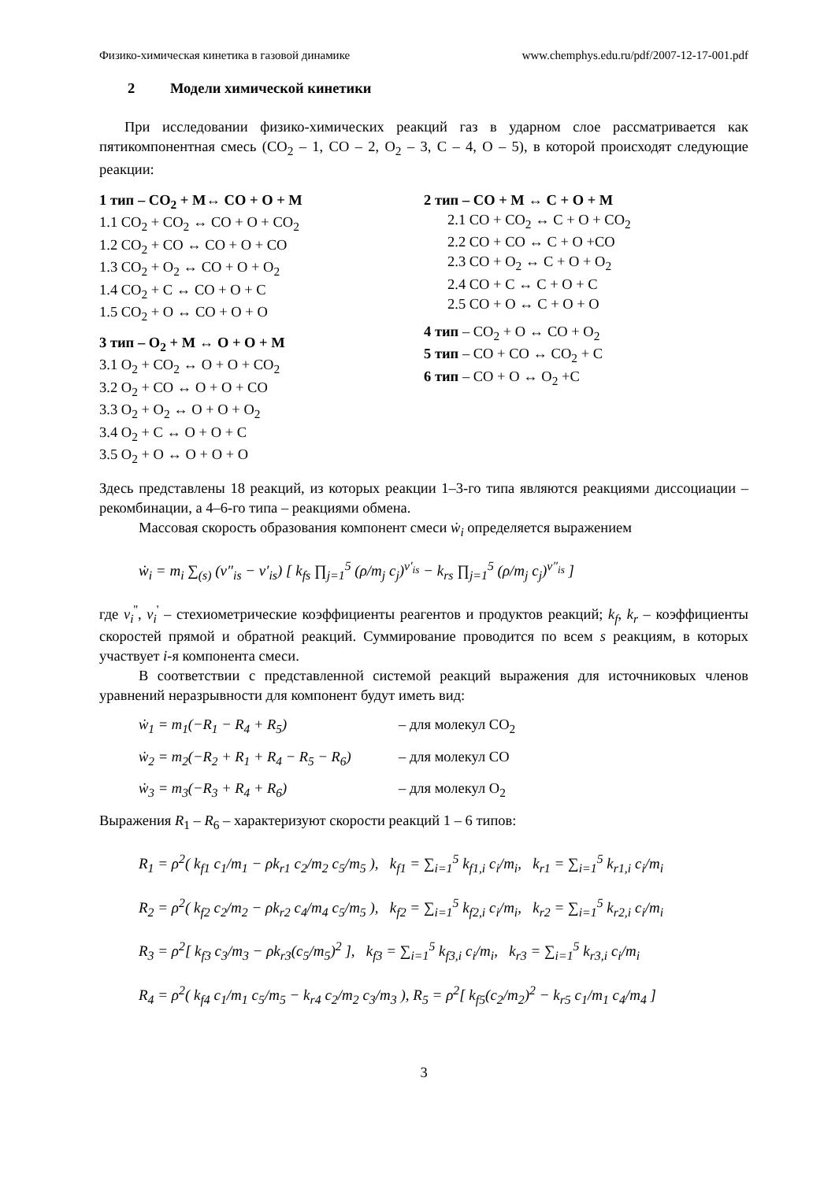Физико-химическая кинетика в газовой динамике www.chemphys.edu.ru/pdf/2007-12-17-001.pdf
2 Модели химической кинетики
При исследовании физико-химических реакций газ в ударном слое рассматривается как пятикомпонентная смесь (CO<sub>2</sub> – 1, CO – 2, O<sub>2</sub> – 3, C – 4, O – 5), в которой происходят следующие реакции:
1 тип – CO<sub>2</sub> + M↔ CO + O + M
1.1 CO<sub>2</sub> + CO<sub>2</sub> ↔ CO + O + CO<sub>2</sub>
1.2 CO<sub>2</sub> + CO ↔ CO + O + CO
1.3 CO<sub>2</sub> + O<sub>2</sub> ↔ CO + O + O<sub>2</sub>
1.4 CO<sub>2</sub> + C ↔ CO + O + C
1.5 CO<sub>2</sub> + O ↔ CO + O + O
3 тип – O<sub>2</sub> + M ↔ O + O + M
3.1 O<sub>2</sub> + CO<sub>2</sub> ↔ O + O + CO<sub>2</sub>
3.2 O<sub>2</sub> + CO ↔ O + O + CO
3.3 O<sub>2</sub> + O<sub>2</sub> ↔ O + O + O<sub>2</sub>
3.4 O<sub>2</sub> + C ↔ O + O + C
3.5 O<sub>2</sub> + O ↔ O + O + O
2 тип – CO + M ↔ C + O + M
2.1 CO + CO<sub>2</sub> ↔ C + O + CO<sub>2</sub>
2.2 CO + CO ↔ C + O +CO
2.3 CO + O<sub>2</sub> ↔ C + O + O<sub>2</sub>
2.4 CO + C ↔ C + O + C
2.5 CO + O ↔ C + O + O
4 тип – CO<sub>2</sub> + O ↔ CO + O<sub>2</sub>
5 тип – CO + CO ↔ CO<sub>2</sub> + C
6 тип – CO + O ↔ O<sub>2</sub> +C
Здесь представлены 18 реакций, из которых реакции 1–3-го типа являются реакциями диссоциации – рекомбинации, а 4–6-го типа – реакциями обмена.
Массовая скорость образования компонент смеси ẇ<sub>i</sub> определяется выражением
ẇ<sub>i</sub> = m<sub>i</sub> ∑<sub>(s)</sub> (ν″<sub>is</sub> − ν′<sub>is</sub>) [ k<sub>fs</sub> ∏<sub>j=1</sub><sup>5</sup> (ρ/m<sub>j</sub> c<sub>j</sub>)<sup>ν′<sub>is</sub></sup> − k<sub>rs</sub> ∏<sub>j=1</sub><sup>5</sup> (ρ/m<sub>j</sub> c<sub>j</sub>)<sup>ν″<sub>is</sub></sup> ]
где v<sub>i</sub><sup>''</sup>, v<sub>i</sub><sup>'</sup> – стехиометрические коэффициенты реагентов и продуктов реакций; k<sub>f</sub>, k<sub>r</sub> – коэффициенты скоростей прямой и обратной реакций. Суммирование проводится по всем s реакциям, в которых участвует i-я компонента смеси.
В соответствии с представленной системой реакций выражения для источниковых членов уравнений неразрывности для компонент будут иметь вид:
ẇ<sub>1</sub> = m<sub>1</sub>(−R<sub>1</sub> − R<sub>4</sub> + R<sub>5</sub>) – для молекул CO<sub>2</sub>
ẇ<sub>2</sub> = m<sub>2</sub>(−R<sub>2</sub> + R<sub>1</sub> + R<sub>4</sub> − R<sub>5</sub> − R<sub>6</sub>) – для молекул CO
ẇ<sub>3</sub> = m<sub>3</sub>(−R<sub>3</sub> + R<sub>4</sub> + R<sub>6</sub>) – для молекул O<sub>2</sub>
Выражения R<sub>1</sub> – R<sub>6</sub> – характеризуют скорости реакций 1 – 6 типов:
R<sub>1</sub> = ρ<sup>2</sup>( k<sub>f1</sub> c<sub>1</sub>/m<sub>1</sub> − ρk<sub>r1</sub> c<sub>2</sub>/m<sub>2</sub> c<sub>5</sub>/m<sub>5</sub> ), k<sub>f1</sub> = ∑<sub>i=1</sub><sup>5</sup> k<sub>f1,i</sub> c<sub>i</sub>/m<sub>i</sub>, k<sub>r1</sub> = ∑<sub>i=1</sub><sup>5</sup> k<sub>r1,i</sub> c<sub>i</sub>/m<sub>i</sub>
R<sub>2</sub> = ρ<sup>2</sup>( k<sub>f2</sub> c<sub>2</sub>/m<sub>2</sub> − ρk<sub>r2</sub> c<sub>4</sub>/m<sub>4</sub> c<sub>5</sub>/m<sub>5</sub> ), k<sub>f2</sub> = ∑<sub>i=1</sub><sup>5</sup> k<sub>f2,i</sub> c<sub>i</sub>/m<sub>i</sub>, k<sub>r2</sub> = ∑<sub>i=1</sub><sup>5</sup> k<sub>r2,i</sub> c<sub>i</sub>/m<sub>i</sub>
R<sub>3</sub> = ρ<sup>2</sup>[ k<sub>f3</sub> c<sub>3</sub>/m<sub>3</sub> − ρk<sub>r3</sub>(c<sub>5</sub>/m<sub>5</sub>)<sup>2</sup> ], k<sub>f3</sub> = ∑<sub>i=1</sub><sup>5</sup> k<sub>f3,i</sub> c<sub>i</sub>/m<sub>i</sub>, k<sub>r3</sub> = ∑<sub>i=1</sub><sup>5</sup> k<sub>r3,i</sub> c<sub>i</sub>/m<sub>i</sub>
R<sub>4</sub> = ρ<sup>2</sup>( k<sub>f4</sub> c<sub>1</sub>/m<sub>1</sub> c<sub>5</sub>/m<sub>5</sub> − k<sub>r4</sub> c<sub>2</sub>/m<sub>2</sub> c<sub>3</sub>/m<sub>3</sub> ), R<sub>5</sub> = ρ<sup>2</sup>[ k<sub>f5</sub>(c<sub>2</sub>/m<sub>2</sub>)<sup>2</sup> − k<sub>r5</sub> c<sub>1</sub>/m<sub>1</sub> c<sub>4</sub>/m<sub>4</sub> ]
3